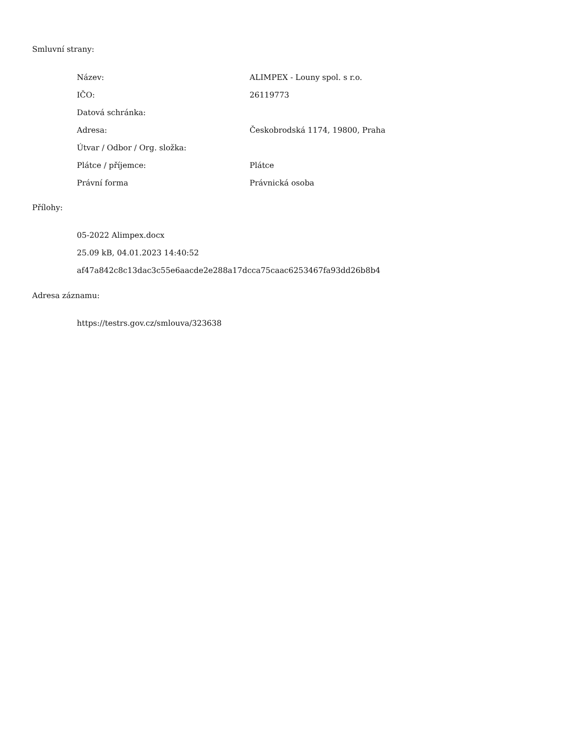Smluvní strany:
| Název: | ALIMPEX - Louny spol. s r.o. |
| IČO: | 26119773 |
| Datová schránka: | |
| Adresa: | Českobrodská 1174, 19800, Praha |
| Útvar / Odbor / Org. složka: | |
| Plátce / příjemce: | Plátce |
| Právní forma | Právnická osoba |
Přílohy:
05-2022 Alimpex.docx
25.09 kB, 04.01.2023 14:40:52
af47a842c8c13dac3c55e6aacde2e288a17dcca75caac6253467fa93dd26b8b4
Adresa záznamu:
https://testrs.gov.cz/smlouva/323638